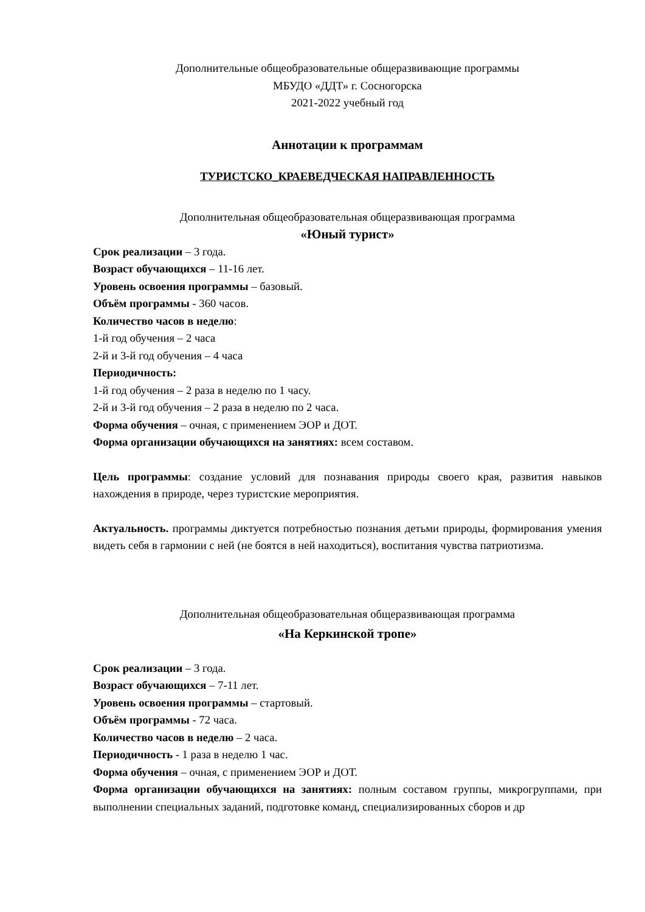Дополнительные общеобразовательные общеразвивающие программы
МБУДО «ДДТ» г. Сосногорска
2021-2022 учебный год
Аннотации к программам
ТУРИСТСКО_КРАЕВЕДЧЕСКАЯ НАПРАВЛЕННОСТЬ
Дополнительная общеобразовательная общеразвивающая программа
«Юный турист»
Срок реализации – 3 года.
Возраст обучающихся – 11-16 лет.
Уровень освоения программы – базовый.
Объём программы - 360 часов.
Количество часов в неделю:
1-й год обучения – 2 часа
2-й и 3-й год обучения – 4 часа
Периодичность:
1-й год обучения – 2 раза в неделю по 1 часу.
2-й и 3-й год обучения – 2 раза в неделю по 2 часа.
Форма обучения – очная, с применением ЭОР и ДОТ.
Форма организации обучающихся на занятиях: всем составом.
Цель программы: создание условий для познавания природы своего края, развития навыков нахождения в природе, через туристские мероприятия.
Актуальность. программы диктуется потребностью познания детьми природы, формирования умения видеть себя в гармонии с ней (не боятся в ней находиться), воспитания чувства патриотизма.
Дополнительная общеобразовательная общеразвивающая программа
«На Керкинской тропе»
Срок реализации – 3 года.
Возраст обучающихся – 7-11 лет.
Уровень освоения программы – стартовый.
Объём программы - 72 часа.
Количество часов в неделю – 2 часа.
Периодичность - 1 раза в неделю 1 час.
Форма обучения – очная, с применением ЭОР и ДОТ.
Форма организации обучающихся на занятиях: полным составом группы, микрогруппами, при выполнении специальных заданий, подготовке команд, специализированных сборов и др